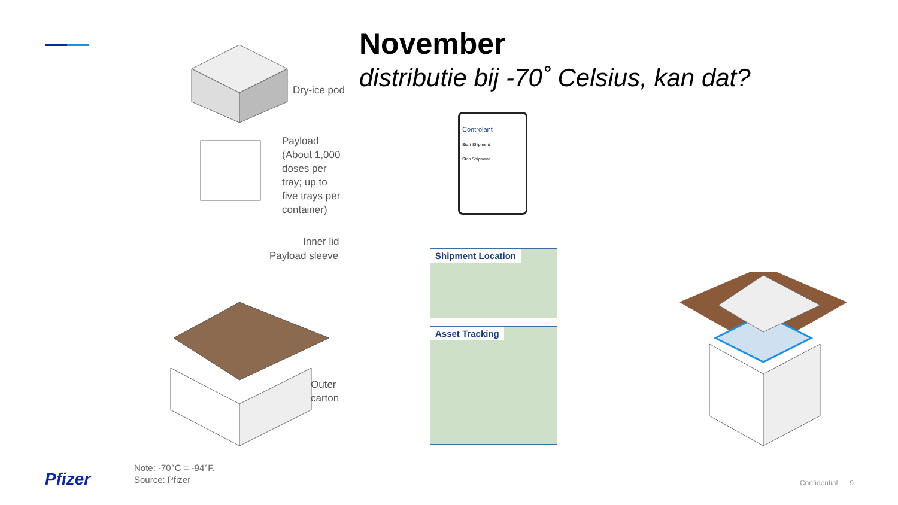November
distributie bij -70˚ Celsius, kan dat?
Dry-ice pod
Payload
(About 1,000
doses per
tray; up to
five trays per
container)
Inner lid
Payload sleeve
Outer
carton
Controlant
Start Shipment
Stop Shipment
Shipment Location
Asset Tracking
Note: -70°C = -94°F.
Source: Pfizer
Pfizer Confidential 9